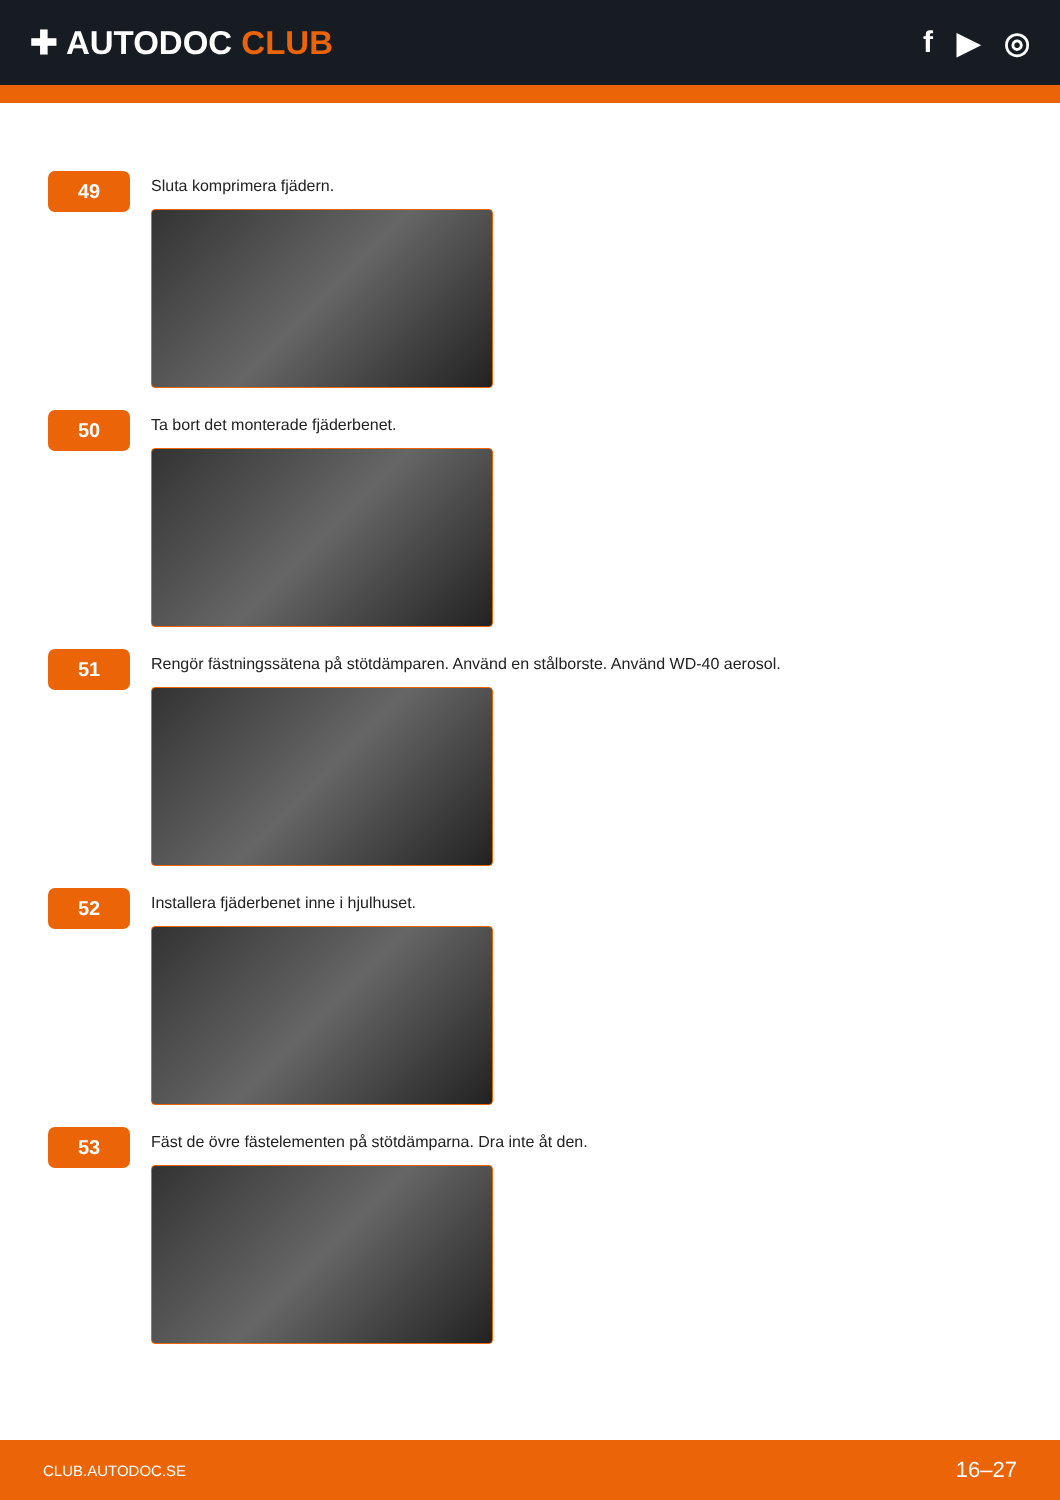✚ AUTODOC CLUB f ▶ ◎
49
Sluta komprimera fjädern.
50
Ta bort det monterade fjäderbenet.
51
Rengör fästningssätena på stötdämparen. Använd en stålborste. Använd WD-40 aerosol.
52
Installera fjäderbenet inne i hjulhuset.
53
Fäst de övre fästelementen på stötdämparna. Dra inte åt den.
CLUB.AUTODOC.SE 16–27